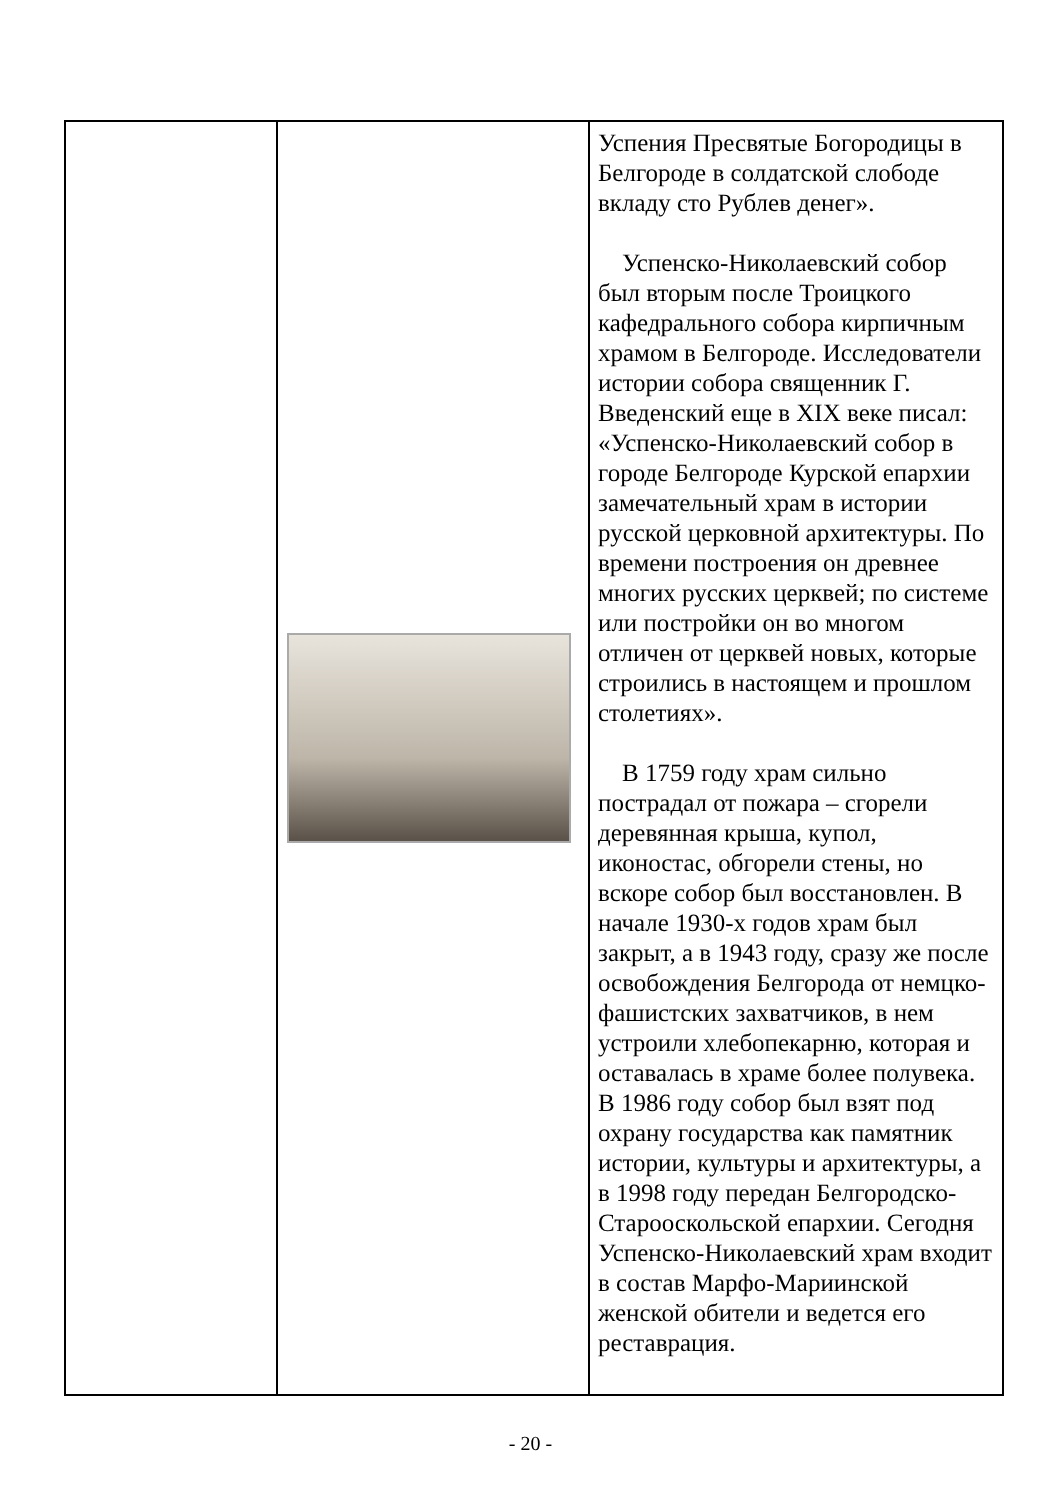| | | Успения Пресвятые Богородицы в Белгороде в солдатской слободе вкладу сто Рублев денег». Успенско-Николаевский собор был вторым после Троицкого кафедрального собора кирпичным храмом в Белгороде. Исследователи истории собора священник Г. Введенский еще в XIX веке писал: «Успенско-Николаевский собор в городе Белгороде Курской епархии замечательный храм в истории русской церковной архитектуры. По времени построения он древнее многих русских церквей; по системе или постройки он во многом отличен от церквей новых, которые строились в настоящем и прошлом столетиях». В 1759 году храм сильно пострадал от пожара – сгорели деревянная крыша, купол, иконостас, обгорели стены, но вскоре собор был восстановлен. В начале 1930-х годов храм был закрыт, а в 1943 году, сразу же после освобождения Белгорода от немцко-фашистских захватчиков, в нем устроили хлебопекарню, которая и оставалась в храме более полувека. В 1986 году собор был взят под охрану государства как памятник истории, культуры и архитектуры, а в 1998 году передан Белгородско-Старооскольской епархии. Сегодня Успенско-Николаевский храм входит в состав Марфо-Мариинской женской обители и ведется его реставрация. |
- 20 -